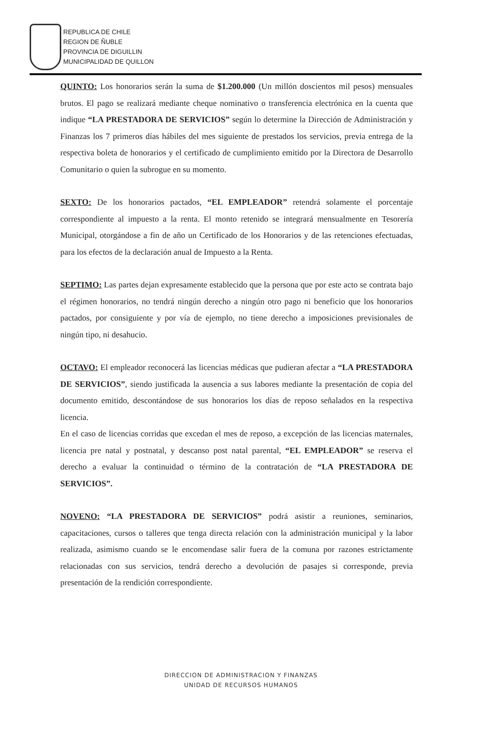REPUBLICA DE CHILE
REGION DE ÑUBLE
PROVINCIA DE DIGUILLIN
MUNICIPALIDAD DE QUILLON
QUINTO: Los honorarios serán la suma de $1.200.000 (Un millón doscientos mil pesos) mensuales brutos. El pago se realizará mediante cheque nominativo o transferencia electrónica en la cuenta que indique “LA PRESTADORA DE SERVICIOS” según lo determine la Dirección de Administración y Finanzas los 7 primeros días hábiles del mes siguiente de prestados los servicios, previa entrega de la respectiva boleta de honorarios y el certificado de cumplimiento emitido por la Directora de Desarrollo Comunitario o quien la subrogue en su momento.
SEXTO: De los honorarios pactados, “EL EMPLEADOR” retendrá solamente el porcentaje correspondiente al impuesto a la renta. El monto retenido se integrará mensualmente en Tesorería Municipal, otorgándose a fin de año un Certificado de los Honorarios y de las retenciones efectuadas, para los efectos de la declaración anual de Impuesto a la Renta.
SEPTIMO: Las partes dejan expresamente establecido que la persona que por este acto se contrata bajo el régimen honorarios, no tendrá ningún derecho a ningún otro pago ni beneficio que los honorarios pactados, por consiguiente y por vía de ejemplo, no tiene derecho a imposiciones previsionales de ningún tipo, ni desahucio.
OCTAVO: El empleador reconocerá las licencias médicas que pudieran afectar a “LA PRESTADORA DE SERVICIOS”, siendo justificada la ausencia a sus labores mediante la presentación de copia del documento emitido, descontándose de sus honorarios los días de reposo señalados en la respectiva licencia.
En el caso de licencias corridas que excedan el mes de reposo, a excepción de las licencias maternales, licencia pre natal y postnatal, y descanso post natal parental, “EL EMPLEADOR” se reserva el derecho a evaluar la continuidad o término de la contratación de “LA PRESTADORA DE SERVICIOS”.
NOVENO: “LA PRESTADORA DE SERVICIOS” podrá asistir a reuniones, seminarios, capacitaciones, cursos o talleres que tenga directa relación con la administración municipal y la labor realizada, asimismo cuando se le encomendase salir fuera de la comuna por razones estrictamente relacionadas con sus servicios, tendrá derecho a devolución de pasajes si corresponde, previa presentación de la rendición correspondiente.
DIRECCION DE ADMINISTRACION Y FINANZAS
UNIDAD DE RECURSOS HUMANOS